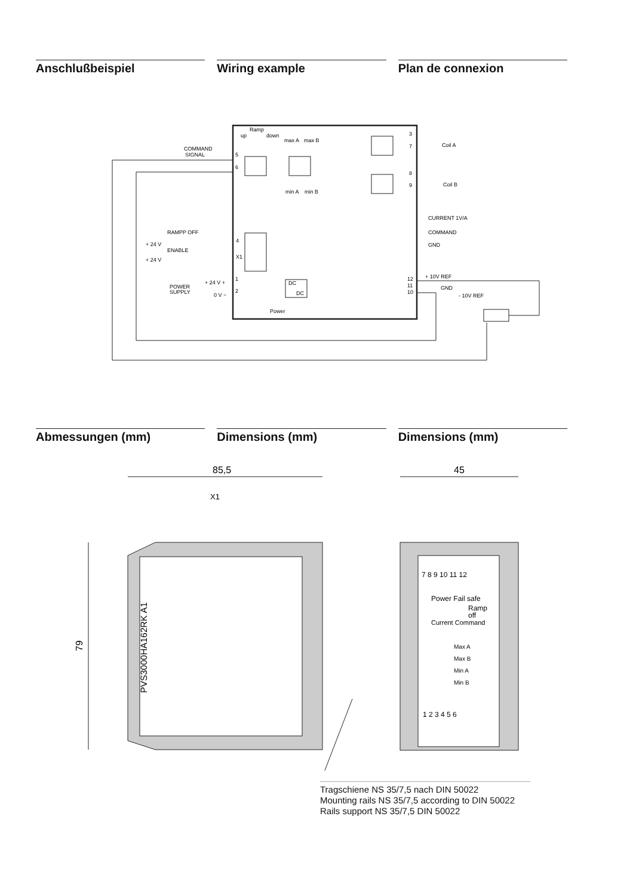Anschlußbeispiel Wiring example Plan de connexion
Ramp
up
down
max A
max B
min A
min B
COMMAND
SIGNAL
5
6
3
7
8
9
Coil A
Coil B
CURRENT 1V/A
COMMAND
GND
RAMPP OFF
+ 24 V
ENABLE
+ 24 V
4
X1
+ 10V REF
12
11
10
GND
- 10V REF
POWER
SUPPLY
+ 24 V +
0 V −
1
2
DC
DC
Power
Abmessungen (mm) Dimensions (mm) Dimensions (mm)
85,5
45
X1
79
PVS3000HA162RK A1
7 8 9 10 11 12
Power Fail safe
Ramp
off
Current Command
Max A
Max B
Min A
Min B
1 2 3 4 5 6
Tragschiene NS 35/7,5 nach DIN 50022
Mounting rails NS 35/7,5 according to DIN 50022
Rails support NS 35/7,5 DIN 50022